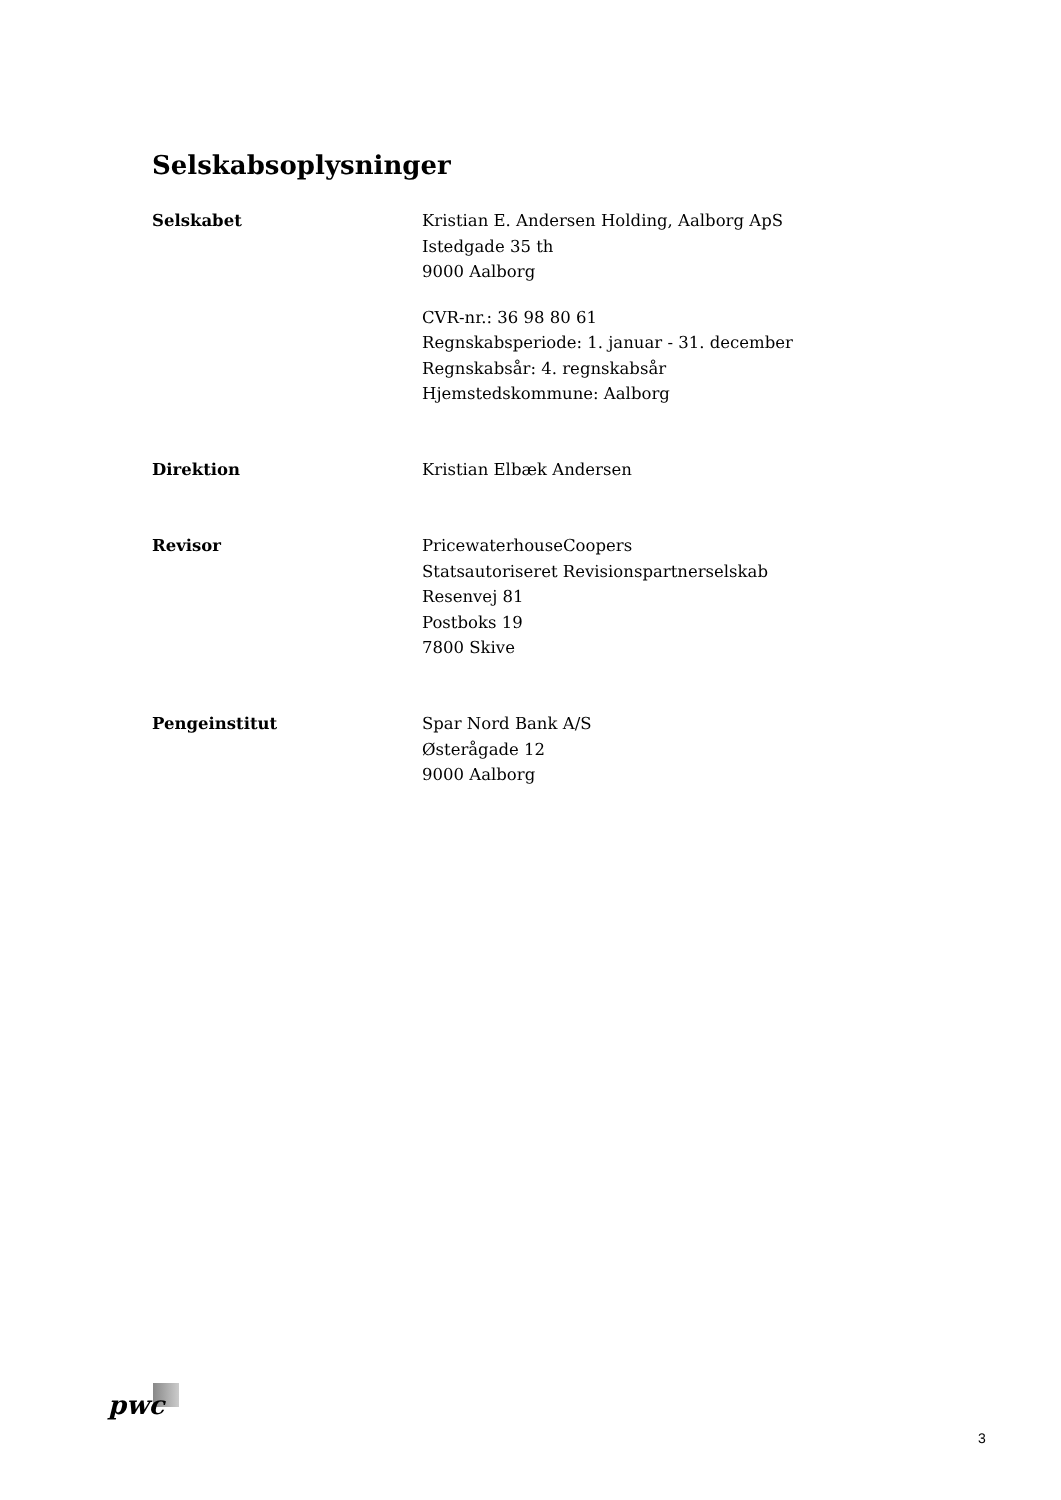Selskabsoplysninger
Selskabet Kristian E. Andersen Holding, Aalborg ApS
Istedgade 35 th
9000 Aalborg
CVR-nr.: 36 98 80 61
Regnskabsperiode: 1. januar - 31. december
Regnskabsår: 4. regnskabsår
Hjemstedskommune: Aalborg
Direktion Kristian Elbæk Andersen
Revisor PricewaterhouseCoopers
Statsautoriseret Revisionspartnerselskab
Resenvej 81
Postboks 19
7800 Skive
Pengeinstitut Spar Nord Bank A/S
Østerågade 12
9000 Aalborg
pwc
3